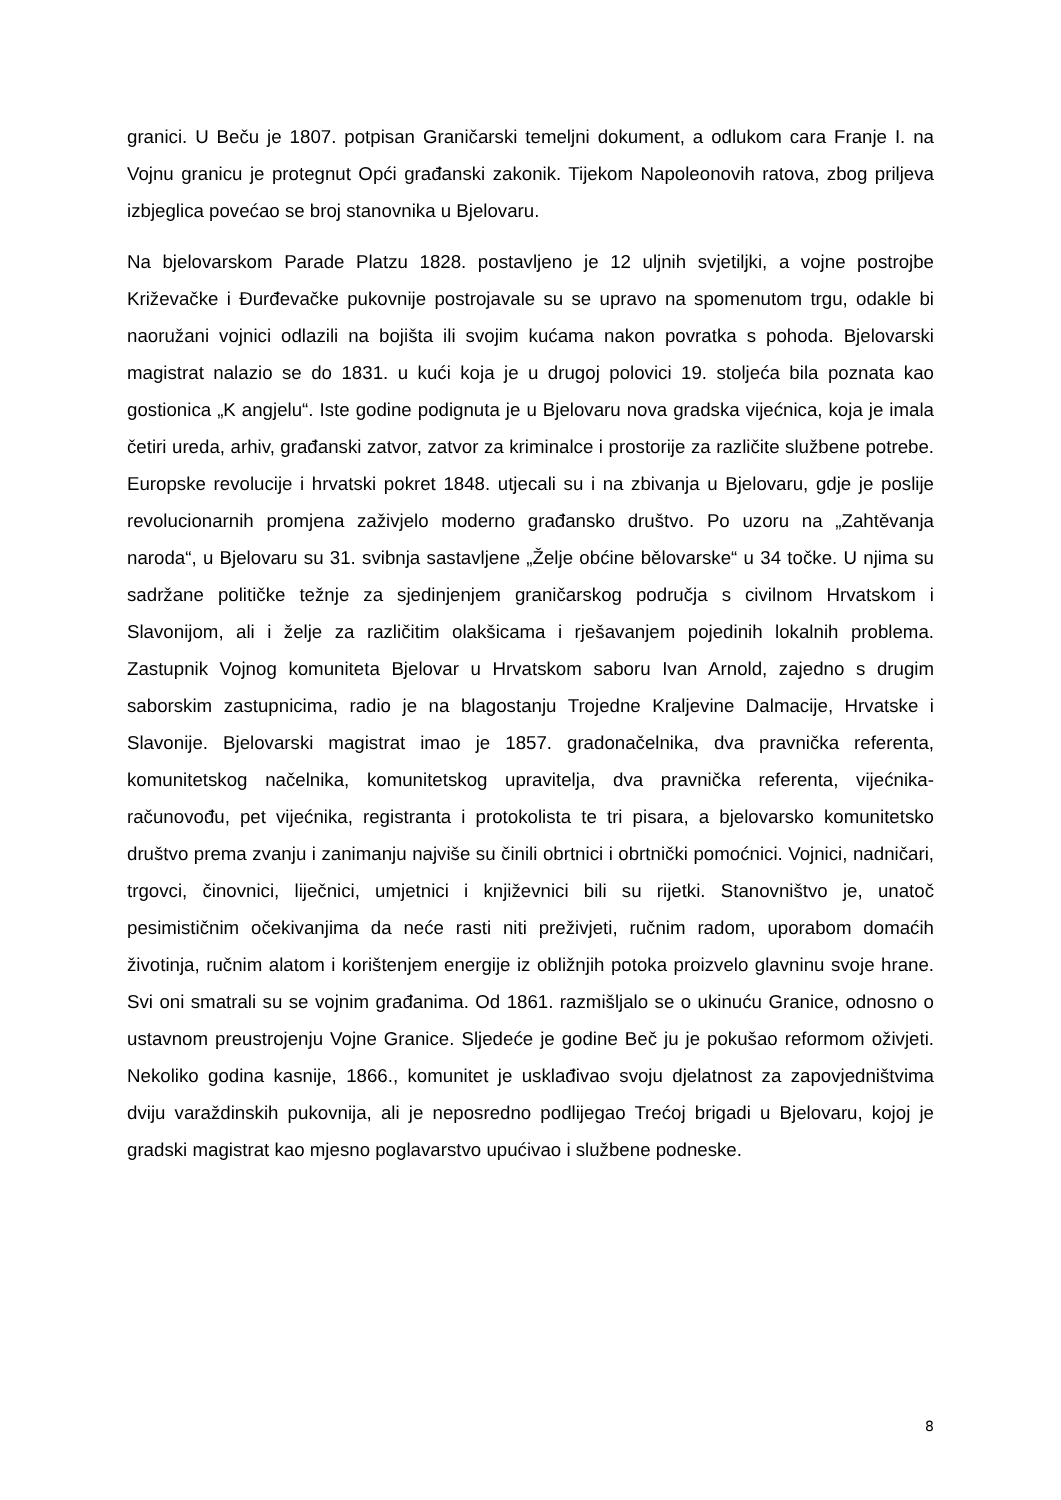granici. U Beču je 1807. potpisan Graničarski temeljni dokument, a odlukom cara Franje I. na Vojnu granicu je protegnut Opći građanski zakonik. Tijekom Napoleonovih ratova, zbog priljeva izbjeglica povećao se broj stanovnika u Bjelovaru.
Na bjelovarskom Parade Platzu 1828. postavljeno je 12 uljnih svjetiljki, a vojne postrojbe Križevačke i Đurđevačke pukovnije postrojavale su se upravo na spomenutom trgu, odakle bi naoružani vojnici odlazili na bojišta ili svojim kućama nakon povratka s pohoda. Bjelovarski magistrat nalazio se do 1831. u kući koja je u drugoj polovici 19. stoljeća bila poznata kao gostionica „K angjelu“. Iste godine podignuta je u Bjelovaru nova gradska vijećnica, koja je imala četiri ureda, arhiv, građanski zatvor, zatvor za kriminalce i prostorije za različite službene potrebe. Europske revolucije i hrvatski pokret 1848. utjecali su i na zbivanja u Bjelovaru, gdje je poslije revolucionarnih promjena zaživjelo moderno građansko društvo. Po uzoru na „Zahtěvanja naroda“, u Bjelovaru su 31. svibnja sastavljene „Želje obćine bělovarske“ u 34 točke. U njima su sadržane političke težnje za sjedinjenjem graničarskog područja s civilnom Hrvatskom i Slavonijom, ali i želje za različitim olakšicama i rješavanjem pojedinih lokalnih problema. Zastupnik Vojnog komuniteta Bjelovar u Hrvatskom saboru Ivan Arnold, zajedno s drugim saborskim zastupnicima, radio je na blagostanju Trojedne Kraljevine Dalmacije, Hrvatske i Slavonije. Bjelovarski magistrat imao je 1857. gradonačelnika, dva pravnička referenta, komunitetskog načelnika, komunitetskog upravitelja, dva pravnička referenta, vijećnika-računovođu, pet vijećnika, registranta i protokolista te tri pisara, a bjelovarsko komunitetsko društvo prema zvanju i zanimanju najviše su činili obrtnici i obrtnički pomoćnici. Vojnici, nadničari, trgovci, činovnici, liječnici, umjetnici i književnici bili su rijetki. Stanovništvo je, unatoč pesimističnim očekivanjima da neće rasti niti preživjeti, ručnim radom, uporabom domaćih životinja, ručnim alatom i korištenjem energije iz obližnjih potoka proizvelo glavninu svoje hrane. Svi oni smatrali su se vojnim građanima. Od 1861. razmišljalo se o ukinuću Granice, odnosno o ustavnom preustrojenju Vojne Granice. Sljedeće je godine Beč ju je pokušao reformom oživjeti. Nekoliko godina kasnije, 1866., komunitet je usklađivao svoju djelatnost za zapovjedništvima dviju varaždinskih pukovnija, ali je neposredno podlijegao Trećoj brigadi u Bjelovaru, kojoj je gradski magistrat kao mjesno poglavarstvo upućivao i službene podneske.
8